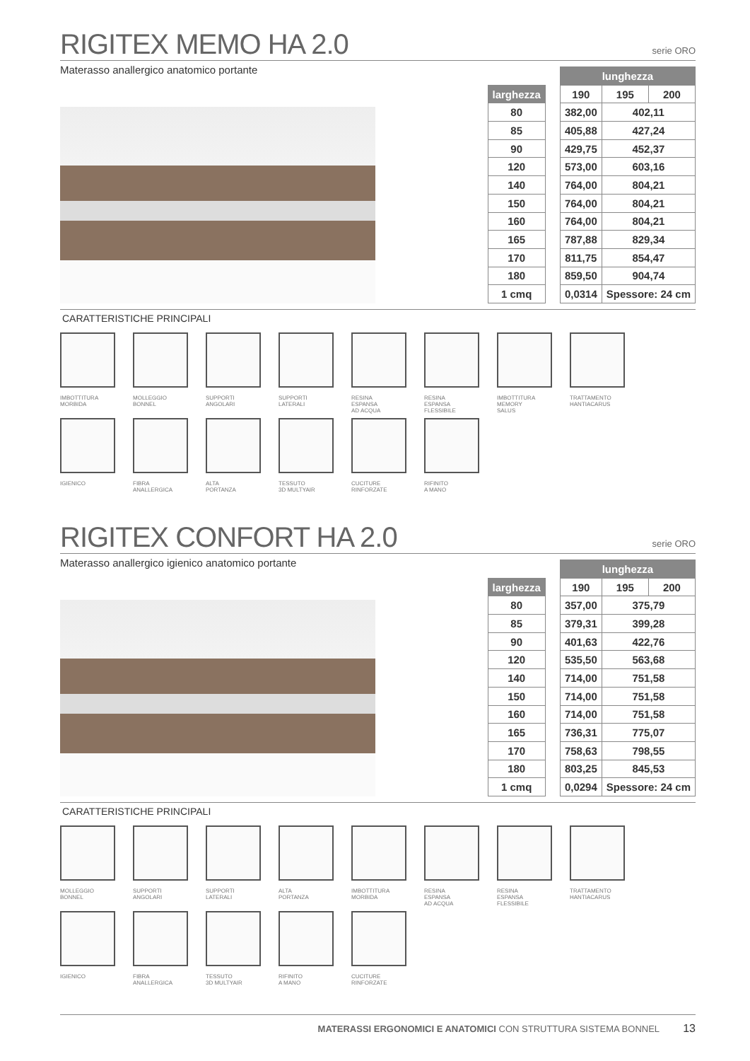RIGITEX MEMO HA 2.0
serie ORO
Materasso anallergico anatomico portante
| | | lunghezza | | |
| larghezza | | 190 | 195 | 200 |
| 80 | | 382,00 | 402,11 | |
| 85 | | 405,88 | 427,24 | |
| 90 | | 429,75 | 452,37 | |
| 120 | | 573,00 | 603,16 | |
| 140 | | 764,00 | 804,21 | |
| 150 | | 764,00 | 804,21 | |
| 160 | | 764,00 | 804,21 | |
| 165 | | 787,88 | 829,34 | |
| 170 | | 811,75 | 854,47 | |
| 180 | | 859,50 | 904,74 | |
| 1 cmq | | 0,0314 | Spessore: 24 cm | |
CARATTERISTICHE PRINCIPALI
IMBOTTITURA
MORBIDA
MOLLEGGIO
BONNEL
SUPPORTI
ANGOLARI
SUPPORTI
LATERALI
RESINA
ESPANSA
AD ACQUA
RESINA
ESPANSA
FLESSIBILE
IMBOTTITURA
MEMORY
SALUS
TRATTAMENTO
HANTIACARUS
IGIENICO
FIBRA
ANALLERGICA
ALTA
PORTANZA
TESSUTO
3D MULTYAIR
CUCITURE
RINFORZATE
RIFINITO
A MANO
RIGITEX CONFORT HA 2.0
serie ORO
Materasso anallergico igienico anatomico portante
| | | lunghezza | | |
| larghezza | | 190 | 195 | 200 |
| 80 | | 357,00 | 375,79 | |
| 85 | | 379,31 | 399,28 | |
| 90 | | 401,63 | 422,76 | |
| 120 | | 535,50 | 563,68 | |
| 140 | | 714,00 | 751,58 | |
| 150 | | 714,00 | 751,58 | |
| 160 | | 714,00 | 751,58 | |
| 165 | | 736,31 | 775,07 | |
| 170 | | 758,63 | 798,55 | |
| 180 | | 803,25 | 845,53 | |
| 1 cmq | | 0,0294 | Spessore: 24 cm | |
CARATTERISTICHE PRINCIPALI
MOLLEGGIO
BONNEL
SUPPORTI
ANGOLARI
SUPPORTI
LATERALI
ALTA
PORTANZA
IMBOTTITURA
MORBIDA
RESINA
ESPANSA
AD ACQUA
RESINA
ESPANSA
FLESSIBILE
TRATTAMENTO
HANTIACARUS
IGIENICO
FIBRA
ANALLERGICA
TESSUTO
3D MULTYAIR
RIFINITO
A MANO
CUCITURE
RINFORZATE
MATERASSI ERGONOMICI E ANATOMICI CON STRUTTURA SISTEMA BONNEL 13